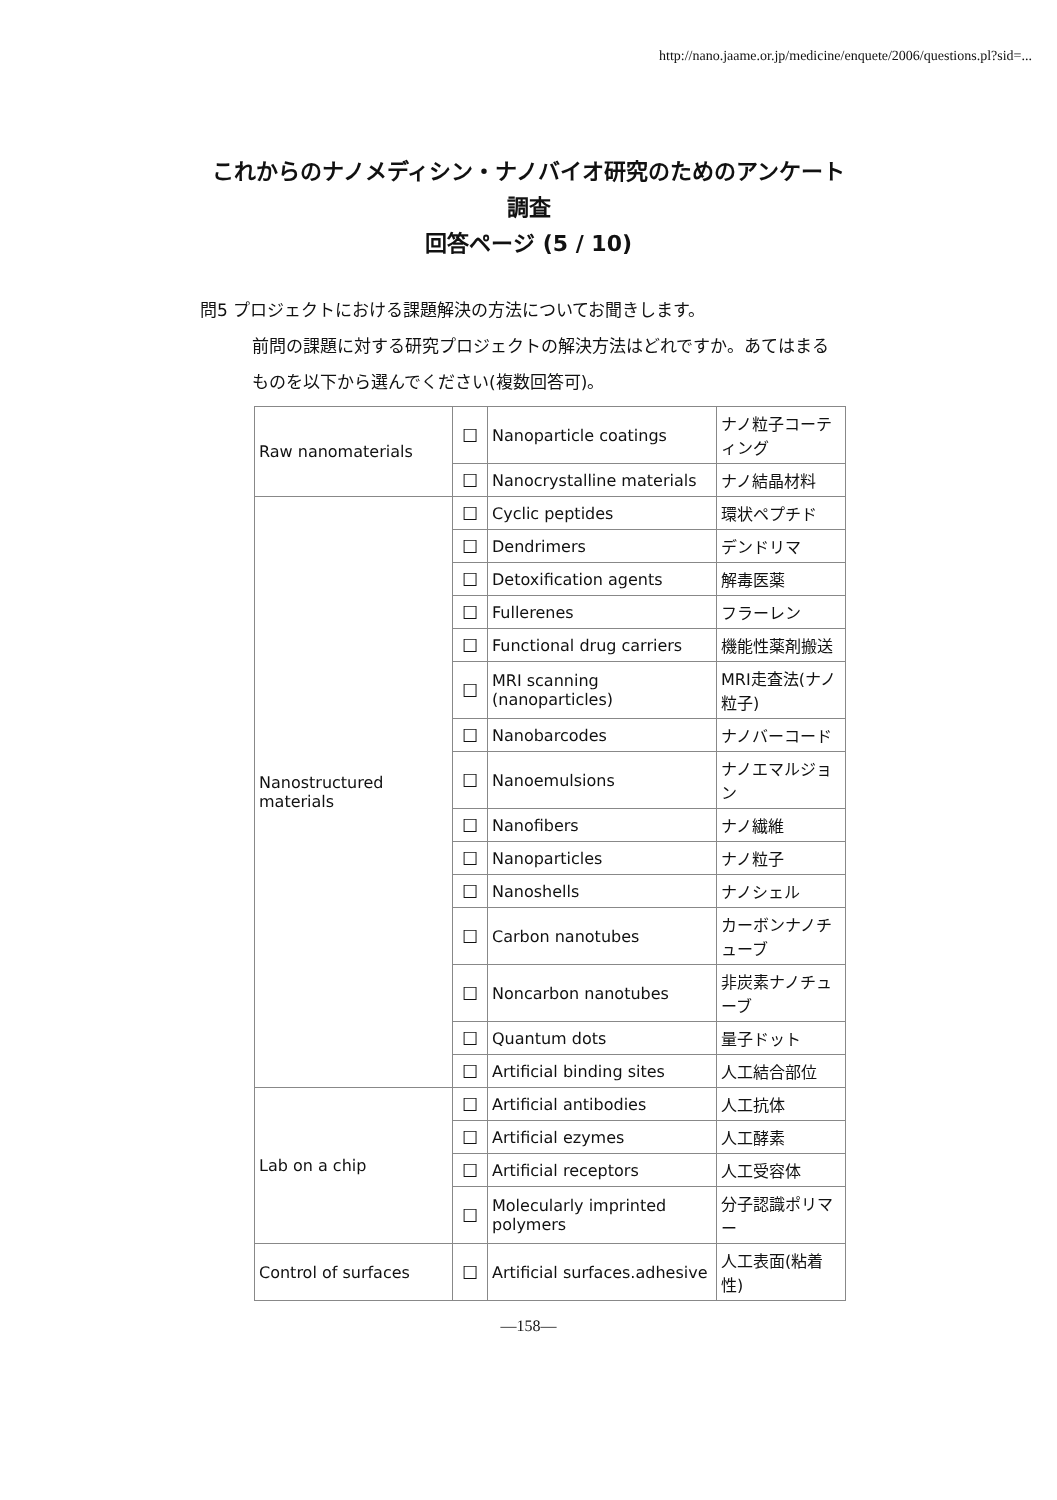http://nano.jaame.or.jp/medicine/enquete/2006/questions.pl?sid=...
これからのナノメディシン・ナノバイオ研究のためのアンケート
調査
回答ページ (5 / 10)
問5 プロジェクトにおける課題解決の方法についてお聞きします。
前問の課題に対する研究プロジェクトの解決方法はどれですか。あてはまるものを以下から選んでください(複数回答可)。
| Raw nanomaterials | ☐ | Nanoparticle coatings | ナノ粒子コーティング |
| | ☐ | Nanocrystalline materials | ナノ結晶材料 |
| Nanostructured materials | ☐ | Cyclic peptides | 環状ペプチド |
| | ☐ | Dendrimers | デンドリマ |
| | ☐ | Detoxification agents | 解毒医薬 |
| | ☐ | Fullerenes | フラーレン |
| | ☐ | Functional drug carriers | 機能性薬剤搬送 |
| | ☐ | MRI scanning (nanoparticles) | MRI走査法(ナノ粒子) |
| | ☐ | Nanobarcodes | ナノバーコード |
| | ☐ | Nanoemulsions | ナノエマルジョン |
| | ☐ | Nanofibers | ナノ繊維 |
| | ☐ | Nanoparticles | ナノ粒子 |
| | ☐ | Nanoshells | ナノシェル |
| | ☐ | Carbon nanotubes | カーボンナノチューブ |
| | ☐ | Noncarbon nanotubes | 非炭素ナノチューブ |
| | ☐ | Quantum dots | 量子ドット |
| | ☐ | Artificial binding sites | 人工結合部位 |
| Lab on a chip | ☐ | Artificial antibodies | 人工抗体 |
| | ☐ | Artificial ezymes | 人工酵素 |
| | ☐ | Artificial receptors | 人工受容体 |
| | ☐ | Molecularly imprinted polymers | 分子認識ポリマー |
| Control of surfaces | ☐ | Artificial surfaces.adhesive | 人工表面(粘着性) |
—158—